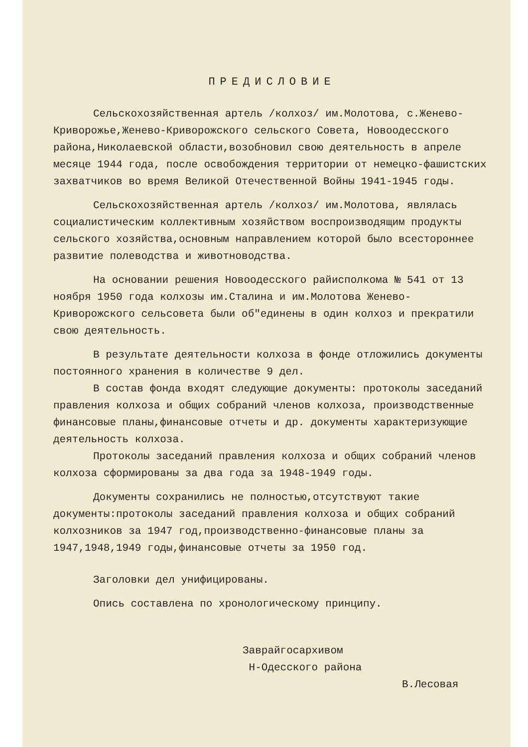ПРЕДИСЛОВИЕ
Сельскохозяйственная артель /колхоз/ им.Молотова, с.Женево-Криворожье,Женево-Криворожского сельского Совета, Новоодесского района,Николаевской области,возобновил свою деятельность в апреле месяце 1944 года, после освобождения территории от немецко-фашистских захватчиков во время Великой Отечественной Войны 1941-1945 годы.
Сельскохозяйственная артель /колхоз/ им.Молотова, являлась социалистическим коллективным хозяйством воспроизводящим продукты сельского хозяйства,основным направлением которой было всестороннее развитие полеводства и животноводства.
На основании решения Новоодесского райисполкома № 541 от 13 ноября 1950 года колхозы им.Сталина и им.Молотова Женево-Криворожского сельсовета были об"единены в один колхоз и прекратили свою деятельность.
В результате деятельности колхоза в фонде отложились документы постоянного хранения в количестве 9 дел.
В состав фонда входят следующие документы: протоколы заседаний правления колхоза и общих собраний членов колхоза, производственные финансовые планы,финансовые отчеты и др. документы характеризующие деятельность колхоза.
Протоколы заседаний правления колхоза и общих собраний членов колхоза сформированы за два года за 1948-1949 годы.
Документы сохранились не полностью,отсутствуют такие документы:протоколы заседаний правления колхоза и общих собраний колхозников за 1947 год,производственно-финансовые планы за 1947,1948,1949 годы,финансовые отчеты за 1950 год.
Заголовки дел унифицированы.
Опись составлена по хронологическому принципу.
Заврайгосархивом
Н-Одесского района
В.Лесовая